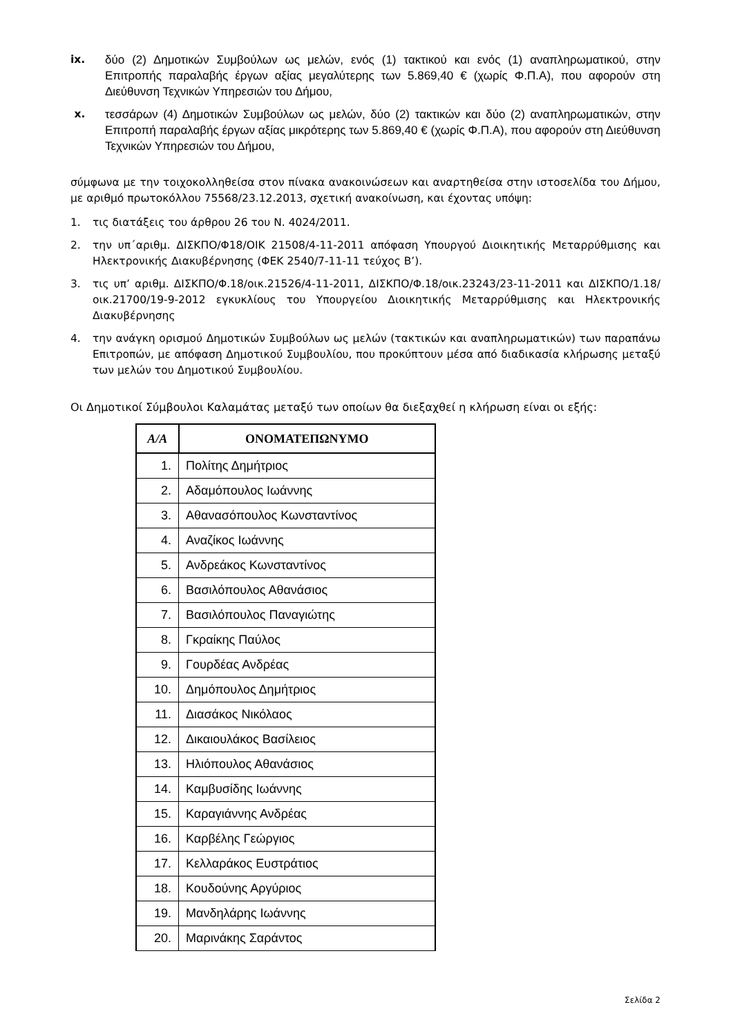ix. δύο (2) Δημοτικών Συμβούλων ως μελών, ενός (1) τακτικού και ενός (1) αναπληρωματικού, στην Επιτροπής παραλαβής έργων αξίας μεγαλύτερης των 5.869,40 € (χωρίς Φ.Π.Α), που αφορούν στη Διεύθυνση Τεχνικών Υπηρεσιών του Δήμου,
x. τεσσάρων (4) Δημοτικών Συμβούλων ως μελών, δύο (2) τακτικών και δύο (2) αναπληρωματικών, στην Επιτροπή παραλαβής έργων αξίας μικρότερης των 5.869,40 € (χωρίς Φ.Π.Α), που αφορούν στη Διεύθυνση Τεχνικών Υπηρεσιών του Δήμου,
σύμφωνα με την τοιχοκολληθείσα στον πίνακα ανακοινώσεων και αναρτηθείσα στην ιστοσελίδα του Δήμου, με αριθμό πρωτοκόλλου 75568/23.12.2013, σχετική ανακοίνωση, και έχοντας υπόψη:
1. τις διατάξεις του άρθρου 26 του Ν. 4024/2011.
2. την υπ΄αριθμ. ΔΙΣΚΠΟ/Φ18/ΟΙΚ 21508/4-11-2011 απόφαση Υπουργού Διοικητικής Μεταρρύθμισης και Ηλεκτρονικής Διακυβέρνησης (ΦΕΚ 2540/7-11-11 τεύχος Β’).
3. τις υπ’ αριθμ. ΔΙΣΚΠΟ/Φ.18/οικ.21526/4-11-2011, ΔΙΣΚΠΟ/Φ.18/οικ.23243/23-11-2011 και ΔΙΣΚΠΟ/1.18/οικ.21700/19-9-2012 εγκυκλίους του Υπουργείου Διοικητικής Μεταρρύθμισης και Ηλεκτρονικής Διακυβέρνησης
4. την ανάγκη ορισμού Δημοτικών Συμβούλων ως μελών (τακτικών και αναπληρωματικών) των παραπάνω Επιτροπών, με απόφαση Δημοτικού Συμβουλίου, που προκύπτουν μέσα από διαδικασία κλήρωσης μεταξύ των μελών του Δημοτικού Συμβουλίου.
Οι Δημοτικοί Σύμβουλοι Καλαμάτας μεταξύ των οποίων θα διεξαχθεί η κλήρωση είναι οι εξής:
| Α/Α | ΟΝΟΜΑΤΕΠΩΝΥΜΟ |
| --- | --- |
| 1. | Πολίτης Δημήτριος |
| 2. | Αδαμόπουλος Ιωάννης |
| 3. | Αθανασόπουλος Κωνσταντίνος |
| 4. | Αναζίκος Ιωάννης |
| 5. | Ανδρεάκος Κωνσταντίνος |
| 6. | Βασιλόπουλος Αθανάσιος |
| 7. | Βασιλόπουλος Παναγιώτης |
| 8. | Γκραίκης Παύλος |
| 9. | Γουρδέας Ανδρέας |
| 10. | Δημόπουλος Δημήτριος |
| 11. | Διασάκος Νικόλαος |
| 12. | Δικαιουλάκος Βασίλειος |
| 13. | Ηλιόπουλος Αθανάσιος |
| 14. | Καμβυσίδης Ιωάννης |
| 15. | Καραγιάννης Ανδρέας |
| 16. | Καρβέλης Γεώργιος |
| 17. | Κελλαράκος Ευστράτιος |
| 18. | Κουδούνης Αργύριος |
| 19. | Μανδηλάρης Ιωάννης |
| 20. | Μαρινάκης Σαράντος |
Σελίδα 2